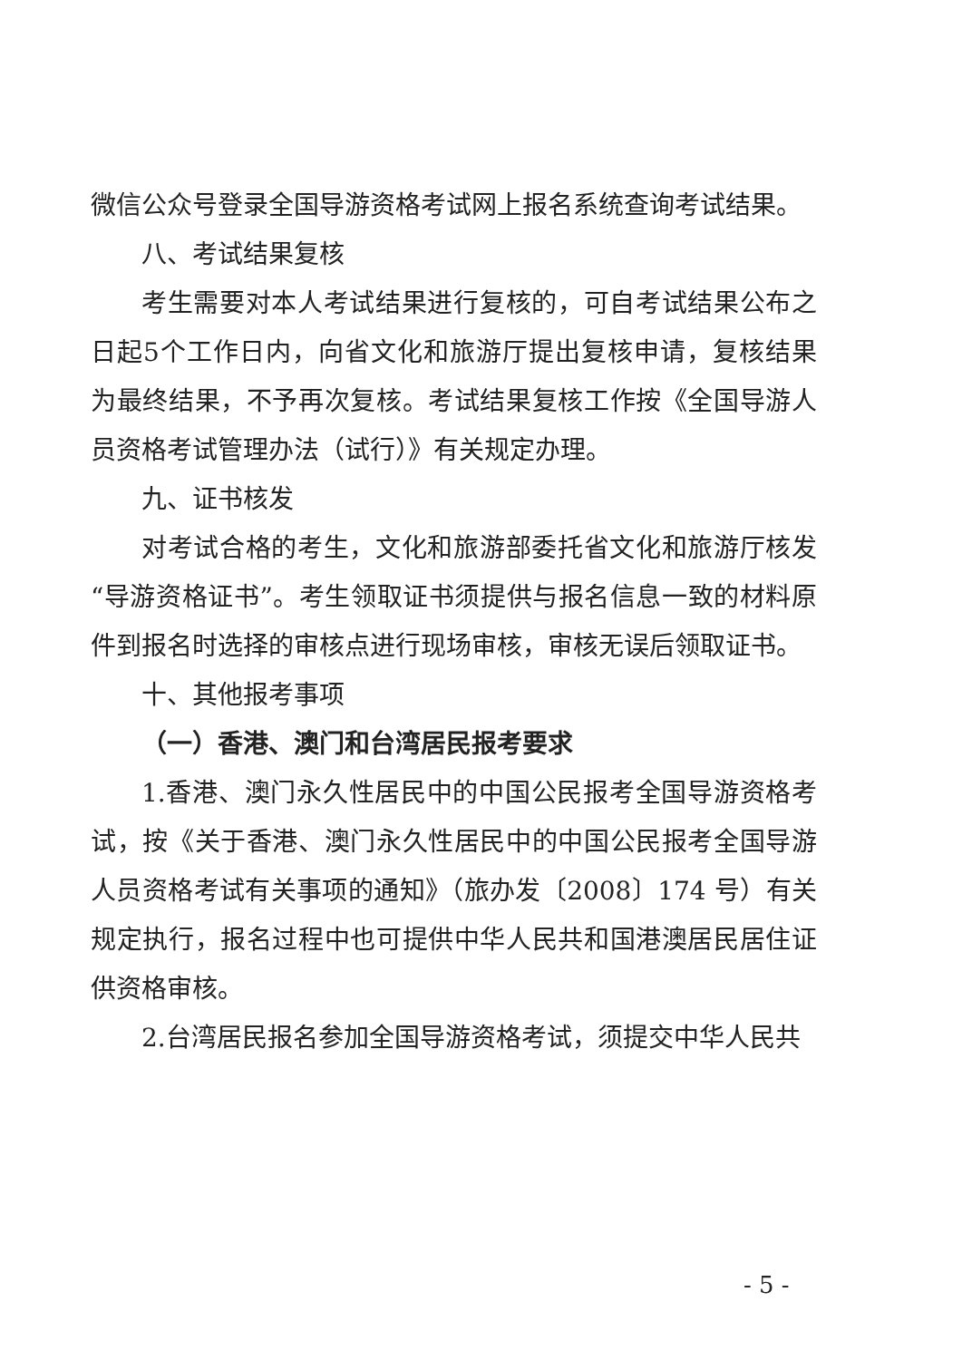微信公众号登录全国导游资格考试网上报名系统查询考试结果。
八、考试结果复核
考生需要对本人考试结果进行复核的，可自考试结果公布之日起5个工作日内，向省文化和旅游厅提出复核申请，复核结果为最终结果，不予再次复核。考试结果复核工作按《全国导游人员资格考试管理办法（试行）》有关规定办理。
九、证书核发
对考试合格的考生，文化和旅游部委托省文化和旅游厅核发“导游资格证书”。考生领取证书须提供与报名信息一致的材料原件到报名时选择的审核点进行现场审核，审核无误后领取证书。
十、其他报考事项
（一）香港、澳门和台湾居民报考要求
1.香港、澳门永久性居民中的中国公民报考全国导游资格考试，按《关于香港、澳门永久性居民中的中国公民报考全国导游人员资格考试有关事项的通知》（旅办发〔2008〕174 号）有关规定执行，报名过程中也可提供中华人民共和国港澳居民居住证供资格审核。
2.台湾居民报名参加全国导游资格考试，须提交中华人民共
- 5 -